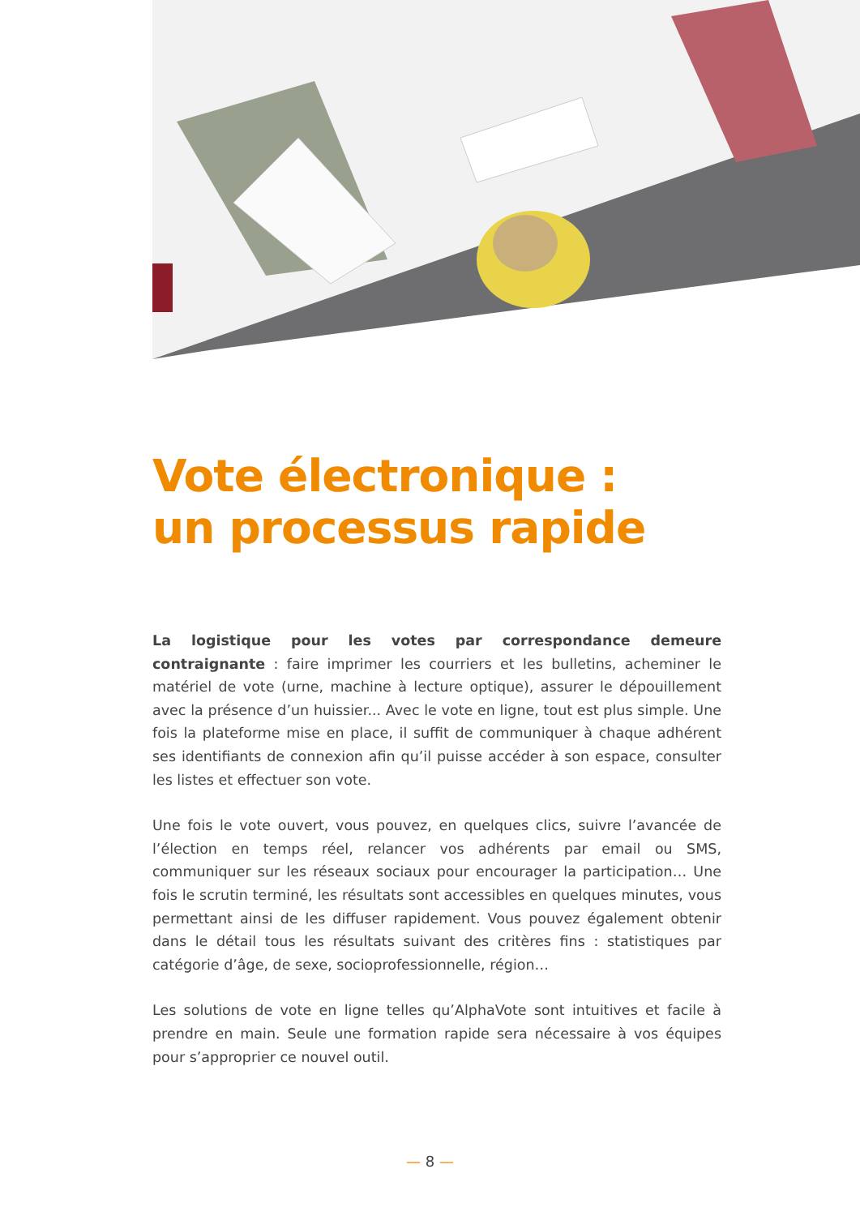Vote électronique :
un processus rapide
La logistique pour les votes par correspondance demeure contraignante : faire imprimer les courriers et les bulletins, acheminer le matériel de vote (urne, machine à lecture optique), assurer le dépouillement avec la présence d’un huissier... Avec le vote en ligne, tout est plus simple. Une fois la plateforme mise en place, il suffit de communiquer à chaque adhérent ses identifiants de connexion afin qu’il puisse accéder à son espace, consulter les listes et effectuer son vote.
Une fois le vote ouvert, vous pouvez, en quelques clics, suivre l’avancée de l’élection en temps réel, relancer vos adhérents par email ou SMS, communiquer sur les réseaux sociaux pour encourager la participation… Une fois le scrutin terminé, les résultats sont accessibles en quelques minutes, vous permettant ainsi de les diffuser rapidement. Vous pouvez également obtenir dans le détail tous les résultats suivant des critères fins : statistiques par catégorie d’âge, de sexe, socioprofessionnelle, région…
Les solutions de vote en ligne telles qu’AlphaVote sont intuitives et facile à prendre en main. Seule une formation rapide sera nécessaire à vos équipes pour s’approprier ce nouvel outil.
— 8 —